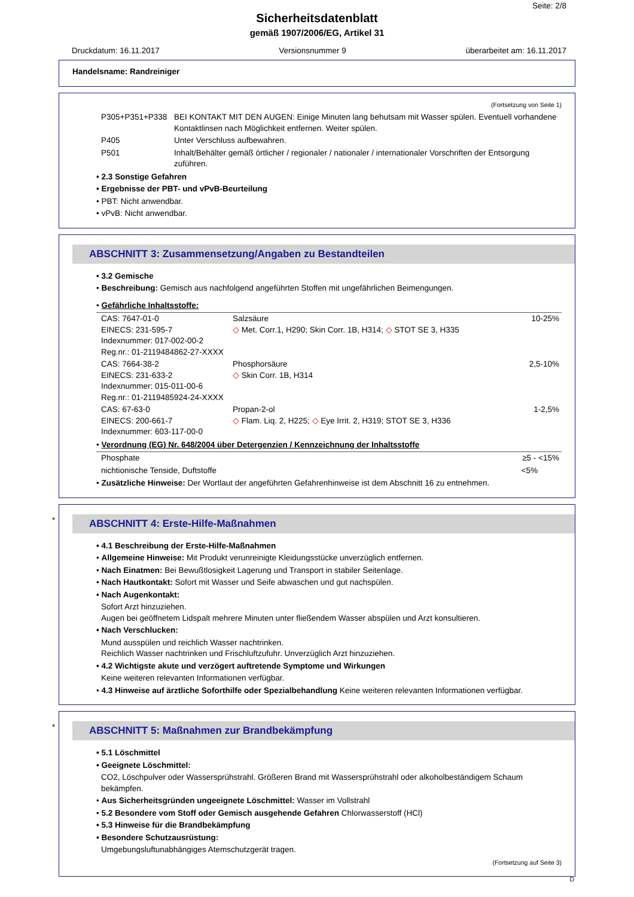Seite: 2/8
Sicherheitsdatenblatt
gemäß 1907/2006/EG, Artikel 31
Druckdatum: 16.11.2017 Versionsnummer 9 überarbeitet am: 16.11.2017
Handelsname: Randreiniger
(Fortsetzung von Seite 1)
| P305+P351+P338 | BEI KONTAKT MIT DEN AUGEN: Einige Minuten lang behutsam mit Wasser spülen. Eventuell vorhandene Kontaktlinsen nach Möglichkeit entfernen. Weiter spülen. |
| P405 | Unter Verschluss aufbewahren. |
| P501 | Inhalt/Behälter gemäß örtlicher / regionaler / nationaler / internationaler Vorschriften der Entsorgung zuführen. |
• 2.3 Sonstige Gefahren
• Ergebnisse der PBT- und vPvB-Beurteilung
• PBT: Nicht anwendbar.
• vPvB: Nicht anwendbar.
ABSCHNITT 3: Zusammensetzung/Angaben zu Bestandteilen
• 3.2 Gemische
• Beschreibung: Gemisch aus nachfolgend angeführten Stoffen mit ungefährlichen Beimengungen.
• Gefährliche Inhaltsstoffe:
| CAS: 7647-01-0 EINECS: 231-595-7 Indexnummer: 017-002-00-2 Reg.nr.: 01-2119484862-27-XXXX | Salzsäure ◇ Met. Corr.1, H290; Skin Corr. 1B, H314; ◇ STOT SE 3, H335 | 10-25% |
| CAS: 7664-38-2 EINECS: 231-633-2 Indexnummer: 015-011-00-6 Reg.nr.: 01-2119485924-24-XXXX | Phosphorsäure ◇ Skin Corr. 1B, H314 | 2,5-10% |
| CAS: 67-63-0 EINECS: 200-661-7 Indexnummer: 603-117-00-0 | Propan-2-ol ◇ Flam. Liq. 2, H225; ◇ Eye Irrit. 2, H319; STOT SE 3, H336 | 1-2,5% |
• Verordnung (EG) Nr. 648/2004 über Detergenzien / Kennzeichnung der Inhaltsstoffe
| Phosphate | ≥5 - <15% |
| nichtionische Tenside, Duftstoffe | <5% |
• Zusätzliche Hinweise: Der Wortlaut der angeführten Gefahrenhinweise ist dem Abschnitt 16 zu entnehmen.
*
ABSCHNITT 4: Erste-Hilfe-Maßnahmen
• 4.1 Beschreibung der Erste-Hilfe-Maßnahmen
• Allgemeine Hinweise: Mit Produkt verunreinigte Kleidungsstücke unverzüglich entfernen.
• Nach Einatmen: Bei Bewußtlosigkeit Lagerung und Transport in stabiler Seitenlage.
• Nach Hautkontakt: Sofort mit Wasser und Seife abwaschen und gut nachspülen.
• Nach Augenkontakt:
Sofort Arzt hinzuziehen.
Augen bei geöffnetem Lidspalt mehrere Minuten unter fließendem Wasser abspülen und Arzt konsultieren.
• Nach Verschlucken:
Mund ausspülen und reichlich Wasser nachtrinken.
Reichlich Wasser nachtrinken und Frischluftzufuhr. Unverzüglich Arzt hinzuziehen.
• 4.2 Wichtigste akute und verzögert auftretende Symptome und Wirkungen
Keine weiteren relevanten Informationen verfügbar.
• 4.3 Hinweise auf ärztliche Soforthilfe oder Spezialbehandlung Keine weiteren relevanten Informationen verfügbar.
*
ABSCHNITT 5: Maßnahmen zur Brandbekämpfung
• 5.1 Löschmittel
• Geeignete Löschmittel:
CO2, Löschpulver oder Wassersprühstrahl. Größeren Brand mit Wassersprühstrahl oder alkoholbeständigem Schaum bekämpfen.
• Aus Sicherheitsgründen ungeeignete Löschmittel: Wasser im Vollstrahl
• 5.2 Besondere vom Stoff oder Gemisch ausgehende Gefahren Chlorwasserstoff (HCl)
• 5.3 Hinweise für die Brandbekämpfung
• Besondere Schutzausrüstung:
Umgebungsluftunabhängiges Atemschutzgerät tragen.
(Fortsetzung auf Seite 3)
D